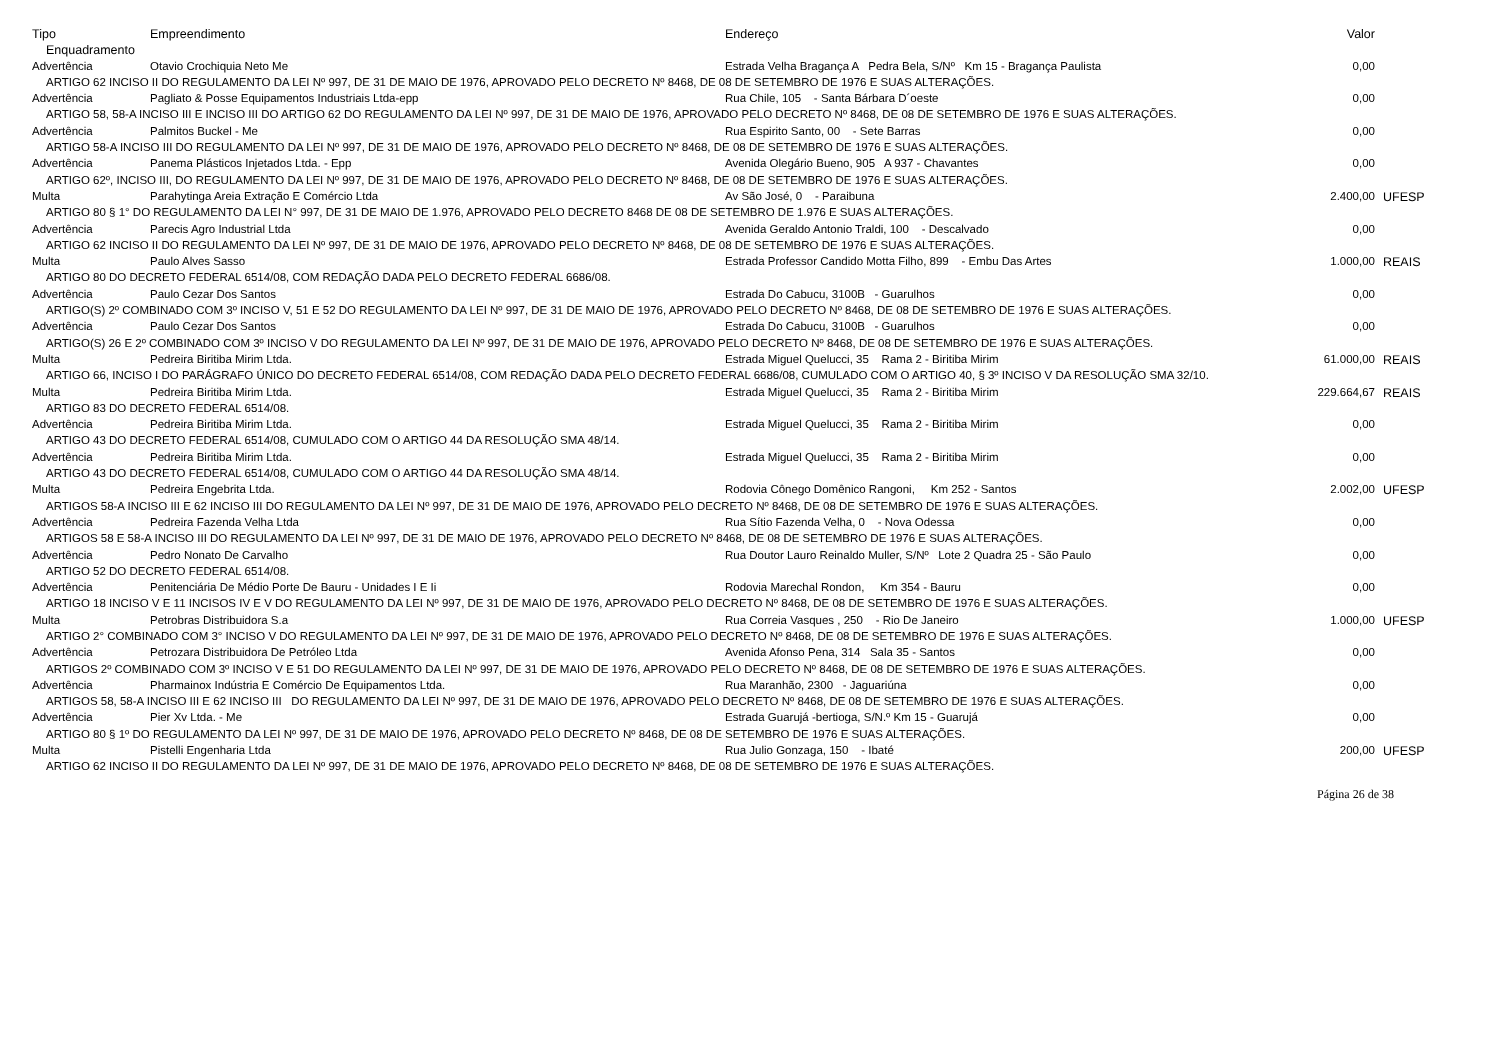| Tipo | Empreendimento | Endereço | Valor | |
| --- | --- | --- | --- | --- |
| Enquadramento | | | | |
| Advertência | Otavio Crochiquia Neto Me | Estrada Velha Bragança A Pedra Bela, S/Nº Km 15 - Bragança Paulista | 0,00 | |
| ARTIGO 62 INCISO II DO REGULAMENTO DA LEI Nº 997, DE 31 DE MAIO DE 1976, APROVADO PELO DECRETO Nº 8468, DE 08 DE SETEMBRO DE 1976 E SUAS ALTERAÇÕES. | | | | |
| Advertência | Pagliato & Posse Equipamentos Industriais Ltda-epp | Rua Chile, 105 - Santa Bárbara D´oeste | 0,00 | |
| ARTIGO 58, 58-A INCISO III E INCISO III DO ARTIGO 62 DO REGULAMENTO DA LEI Nº 997, DE 31 DE MAIO DE 1976, APROVADO PELO DECRETO Nº 8468, DE 08 DE SETEMBRO DE 1976 E SUAS ALTERAÇÕES. | | | | |
| Advertência | Palmitos Buckel - Me | Rua Espirito Santo, 00 - Sete Barras | 0,00 | |
| ARTIGO 58-A INCISO III DO REGULAMENTO DA LEI Nº 997, DE 31 DE MAIO DE 1976, APROVADO PELO DECRETO Nº 8468, DE 08 DE SETEMBRO DE 1976 E SUAS ALTERAÇÕES. | | | | |
| Advertência | Panema Plásticos Injetados Ltda. - Epp | Avenida Olegário Bueno, 905 A 937 - Chavantes | 0,00 | |
| ARTIGO 62º, INCISO III, DO REGULAMENTO DA LEI Nº 997, DE 31 DE MAIO DE 1976, APROVADO PELO DECRETO Nº 8468, DE 08 DE SETEMBRO DE 1976 E SUAS ALTERAÇÕES. | | | | |
| Multa | Parahytinga Areia Extração E Comércio Ltda | Av São José, 0 - Paraibuna | 2.400,00 | UFESP |
| ARTIGO 80 § 1° DO REGULAMENTO DA LEI N° 997, DE 31 DE MAIO DE 1.976, APROVADO PELO DECRETO 8468 DE 08 DE SETEMBRO DE 1.976 E SUAS ALTERAÇÕES. | | | | |
| Advertência | Parecis Agro Industrial Ltda | Avenida Geraldo Antonio Traldi, 100 - Descalvado | 0,00 | |
| ARTIGO 62 INCISO II DO REGULAMENTO DA LEI Nº 997, DE 31 DE MAIO DE 1976, APROVADO PELO DECRETO Nº 8468, DE 08 DE SETEMBRO DE 1976 E SUAS ALTERAÇÕES. | | | | |
| Multa | Paulo Alves Sasso | Estrada Professor Candido Motta Filho, 899 - Embu Das Artes | 1.000,00 | REAIS |
| ARTIGO 80 DO DECRETO FEDERAL 6514/08, COM REDAÇÃO DADA PELO DECRETO FEDERAL 6686/08. | | | | |
| Advertência | Paulo Cezar Dos Santos | Estrada Do Cabucu, 3100B - Guarulhos | 0,00 | |
| ARTIGO(S) 2º COMBINADO COM 3º INCISO V, 51 E 52 DO REGULAMENTO DA LEI Nº 997, DE 31 DE MAIO DE 1976, APROVADO PELO DECRETO Nº 8468, DE 08 DE SETEMBRO DE 1976 E SUAS ALTERAÇÕES. | | | | |
| Advertência | Paulo Cezar Dos Santos | Estrada Do Cabucu, 3100B - Guarulhos | 0,00 | |
| ARTIGO(S) 26 E 2º COMBINADO COM 3º INCISO V DO REGULAMENTO DA LEI Nº 997, DE 31 DE MAIO DE 1976, APROVADO PELO DECRETO Nº 8468, DE 08 DE SETEMBRO DE 1976 E SUAS ALTERAÇÕES. | | | | |
| Multa | Pedreira Biritiba Mirim Ltda. | Estrada Miguel Quelucci, 35 Rama 2 - Biritiba Mirim | 61.000,00 | REAIS |
| ARTIGO 66, INCISO I DO PARÁGRAFO ÚNICO DO DECRETO FEDERAL 6514/08, COM REDAÇÃO DADA PELO DECRETO FEDERAL 6686/08, CUMULADO COM O ARTIGO 40, § 3º INCISO V DA RESOLUÇÃO SMA 32/10. | | | | |
| Multa | Pedreira Biritiba Mirim Ltda. | Estrada Miguel Quelucci, 35 Rama 2 - Biritiba Mirim | 229.664,67 | REAIS |
| ARTIGO 83 DO DECRETO FEDERAL 6514/08. | | | | |
| Advertência | Pedreira Biritiba Mirim Ltda. | Estrada Miguel Quelucci, 35 Rama 2 - Biritiba Mirim | 0,00 | |
| ARTIGO 43 DO DECRETO FEDERAL 6514/08, CUMULADO COM O ARTIGO 44 DA RESOLUÇÃO SMA 48/14. | | | | |
| Advertência | Pedreira Biritiba Mirim Ltda. | Estrada Miguel Quelucci, 35 Rama 2 - Biritiba Mirim | 0,00 | |
| ARTIGO 43 DO DECRETO FEDERAL 6514/08, CUMULADO COM O ARTIGO 44 DA RESOLUÇÃO SMA 48/14. | | | | |
| Multa | Pedreira Engebrita Ltda. | Rodovia Cônego Domênico Rangoni, Km 252 - Santos | 2.002,00 | UFESP |
| ARTIGOS 58-A INCISO III E 62 INCISO III DO REGULAMENTO DA LEI Nº 997, DE 31 DE MAIO DE 1976, APROVADO PELO DECRETO Nº 8468, DE 08 DE SETEMBRO DE 1976 E SUAS ALTERAÇÕES. | | | | |
| Advertência | Pedreira Fazenda Velha Ltda | Rua Sítio Fazenda Velha, 0 - Nova Odessa | 0,00 | |
| ARTIGOS 58 E 58-A INCISO III DO REGULAMENTO DA LEI Nº 997, DE 31 DE MAIO DE 1976, APROVADO PELO DECRETO Nº 8468, DE 08 DE SETEMBRO DE 1976 E SUAS ALTERAÇÕES. | | | | |
| Advertência | Pedro Nonato De Carvalho | Rua Doutor Lauro Reinaldo Muller, S/Nº Lote 2 Quadra 25 - São Paulo | 0,00 | |
| ARTIGO 52 DO DECRETO FEDERAL 6514/08. | | | | |
| Advertência | Penitenciária De Médio Porte De Bauru - Unidades I E Ii | Rodovia Marechal Rondon, Km 354 - Bauru | 0,00 | |
| ARTIGO 18 INCISO V E 11 INCISOS IV E V DO REGULAMENTO DA LEI Nº 997, DE 31 DE MAIO DE 1976, APROVADO PELO DECRETO Nº 8468, DE 08 DE SETEMBRO DE 1976 E SUAS ALTERAÇÕES. | | | | |
| Multa | Petrobras Distribuidora S.a | Rua Correia Vasques , 250 - Rio De Janeiro | 1.000,00 | UFESP |
| ARTIGO 2° COMBINADO COM 3° INCISO V DO REGULAMENTO DA LEI Nº 997, DE 31 DE MAIO DE 1976, APROVADO PELO DECRETO Nº 8468, DE 08 DE SETEMBRO DE 1976 E SUAS ALTERAÇÕES. | | | | |
| Advertência | Petrozara Distribuidora De Petróleo Ltda | Avenida Afonso Pena, 314 Sala 35 - Santos | 0,00 | |
| ARTIGOS 2º COMBINADO COM 3º INCISO V E 51 DO REGULAMENTO DA LEI Nº 997, DE 31 DE MAIO DE 1976, APROVADO PELO DECRETO Nº 8468, DE 08 DE SETEMBRO DE 1976 E SUAS ALTERAÇÕES. | | | | |
| Advertência | Pharmainox Indústria E Comércio De Equipamentos Ltda. | Rua Maranhão, 2300 - Jaguariúna | 0,00 | |
| ARTIGOS 58, 58-A INCISO III E 62 INCISO III DO REGULAMENTO DA LEI Nº 997, DE 31 DE MAIO DE 1976, APROVADO PELO DECRETO Nº 8468, DE 08 DE SETEMBRO DE 1976 E SUAS ALTERAÇÕES. | | | | |
| Advertência | Pier Xv Ltda. - Me | Estrada Guarujá -bertioga, S/N.º Km 15 - Guarujá | 0,00 | |
| ARTIGO 80 § 1º DO REGULAMENTO DA LEI Nº 997, DE 31 DE MAIO DE 1976, APROVADO PELO DECRETO Nº 8468, DE 08 DE SETEMBRO DE 1976 E SUAS ALTERAÇÕES. | | | | |
| Multa | Pistelli Engenharia Ltda | Rua Julio Gonzaga, 150 - Ibaté | 200,00 | UFESP |
| ARTIGO 62 INCISO II DO REGULAMENTO DA LEI Nº 997, DE 31 DE MAIO DE 1976, APROVADO PELO DECRETO Nº 8468, DE 08 DE SETEMBRO DE 1976 E SUAS ALTERAÇÕES. | | | | |
Página 26 de 38